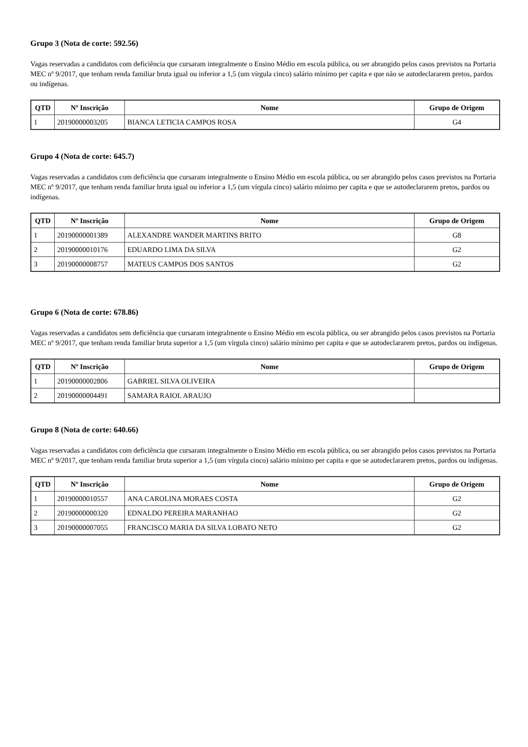Grupo 3 (Nota de corte: 592.56)
Vagas reservadas a candidatos com deficiência que cursaram integralmente o Ensino Médio em escola pública, ou ser abrangido pelos casos previstos na Portaria MEC nº 9/2017, que tenham renda familiar bruta igual ou inferior a 1,5 (um vírgula cinco) salário mínimo per capita e que não se autodeclararem pretos, pardos ou indígenas.
| QTD | Nº Inscrição | Nome | Grupo de Origem |
| --- | --- | --- | --- |
| 1 | 20190000003205 | BIANCA LETICIA CAMPOS ROSA | G4 |
Grupo 4 (Nota de corte: 645.7)
Vagas reservadas a candidatos com deficiência que cursaram integralmente o Ensino Médio em escola pública, ou ser abrangido pelos casos previstos na Portaria MEC nº 9/2017, que tenham renda familiar bruta igual ou inferior a 1,5 (um vírgula cinco) salário mínimo per capita e que se autodeclararem pretos, pardos ou indígenas.
| QTD | Nº Inscrição | Nome | Grupo de Origem |
| --- | --- | --- | --- |
| 1 | 20190000001389 | ALEXANDRE WANDER MARTINS BRITO | G8 |
| 2 | 20190000010176 | EDUARDO LIMA DA SILVA | G2 |
| 3 | 20190000008757 | MATEUS CAMPOS DOS SANTOS | G2 |
Grupo 6 (Nota de corte: 678.86)
Vagas reservadas a candidatos sem deficiência que cursaram integralmente o Ensino Médio em escola pública, ou ser abrangido pelos casos previstos na Portaria MEC nº 9/2017, que tenham renda familiar bruta superior a 1,5 (um vírgula cinco) salário mínimo per capita e que se autodeclararem pretos, pardos ou indígenas.
| QTD | Nº Inscrição | Nome | Grupo de Origem |
| --- | --- | --- | --- |
| 1 | 20190000002806 | GABRIEL SILVA OLIVEIRA | |
| 2 | 20190000004491 | SAMARA RAIOL ARAUJO | |
Grupo 8 (Nota de corte: 640.66)
Vagas reservadas a candidatos com deficiência que cursaram integralmente o Ensino Médio em escola pública, ou ser abrangido pelos casos previstos na Portaria MEC nº 9/2017, que tenham renda familiar bruta superior a 1,5 (um vírgula cinco) salário mínimo per capita e que se autodeclararem pretos, pardos ou indígenas.
| QTD | Nº Inscrição | Nome | Grupo de Origem |
| --- | --- | --- | --- |
| 1 | 20190000010557 | ANA CAROLINA MORAES COSTA | G2 |
| 2 | 20190000000320 | EDNALDO PEREIRA MARANHAO | G2 |
| 3 | 20190000007055 | FRANCISCO MARIA DA SILVA LOBATO NETO | G2 |